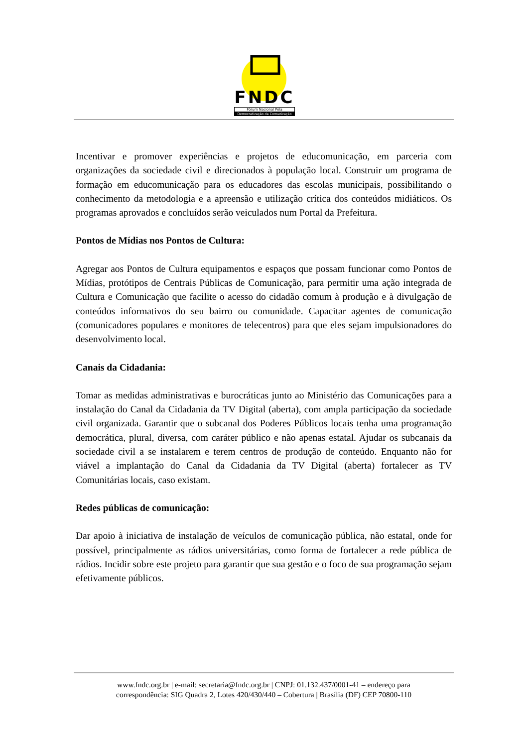FNDC
Fórum Nacional Pela
Democratização da Comunicação
Incentivar e promover experiências e projetos de educomunicação, em parceria com organizações da sociedade civil e direcionados à população local. Construir um programa de formação em educomunicação para os educadores das escolas municipais, possibilitando o conhecimento da metodologia e a apreensão e utilização crítica dos conteúdos midiáticos. Os programas aprovados e concluídos serão veiculados num Portal da Prefeitura.
Pontos de Mídias nos Pontos de Cultura:
Agregar aos Pontos de Cultura equipamentos e espaços que possam funcionar como Pontos de Mídias, protótipos de Centrais Públicas de Comunicação, para permitir uma ação integrada de Cultura e Comunicação que facilite o acesso do cidadão comum à produção e à divulgação de conteúdos informativos do seu bairro ou comunidade. Capacitar agentes de comunicação (comunicadores populares e monitores de telecentros) para que eles sejam impulsionadores do desenvolvimento local.
Canais da Cidadania:
Tomar as medidas administrativas e burocráticas junto ao Ministério das Comunicações para a instalação do Canal da Cidadania da TV Digital (aberta), com ampla participação da sociedade civil organizada. Garantir que o subcanal dos Poderes Públicos locais tenha uma programação democrática, plural, diversa, com caráter público e não apenas estatal. Ajudar os subcanais da sociedade civil a se instalarem e terem centros de produção de conteúdo. Enquanto não for viável a implantação do Canal da Cidadania da TV Digital (aberta) fortalecer as TV Comunitárias locais, caso existam.
Redes públicas de comunicação:
Dar apoio à iniciativa de instalação de veículos de comunicação pública, não estatal, onde for possível, principalmente as rádios universitárias, como forma de fortalecer a rede pública de rádios. Incidir sobre este projeto para garantir que sua gestão e o foco de sua programação sejam efetivamente públicos.
www.fndc.org.br | e-mail: secretaria@fndc.org.br | CNPJ: 01.132.437/0001-41 – endereço para
correspondência: SIG Quadra 2, Lotes 420/430/440 – Cobertura | Brasília (DF) CEP 70800-110